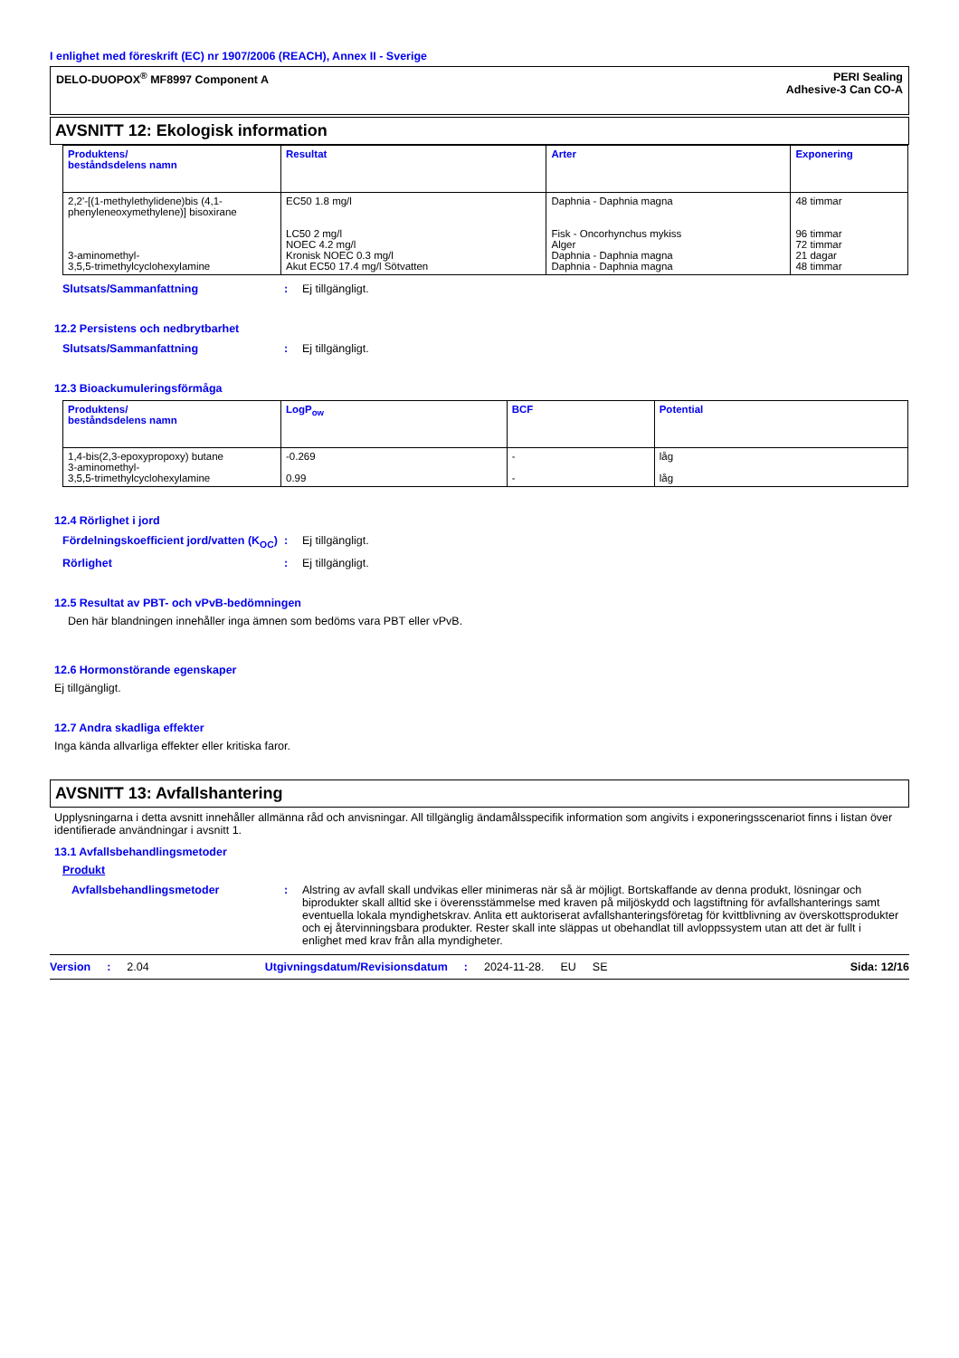I enlighet med föreskrift (EC) nr 1907/2006 (REACH), Annex II - Sverige
DELO-DUOPOX<sup>®</sup> MF8997 Component A
PERI Sealing
Adhesive-3 Can CO-A
AVSNITT 12: Ekologisk information
| Produktens/ beståndsdelens namn | Resultat | Arter | Exponering |
| --- | --- | --- | --- |
| 2,2'-[(1-methylethylidene)bis (4,1-phenyleneoxymethylene)] bisoxirane 3-aminomethyl- 3,5,5-trimethylcyclohexylamine | EC50 1.8 mg/l LC50 2 mg/l NOEC 4.2 mg/l Kronisk NOEC 0.3 mg/l Akut EC50 17.4 mg/l Sötvatten | Daphnia - Daphnia magna Fisk - Oncorhynchus mykiss Alger Daphnia - Daphnia magna Daphnia - Daphnia magna | 48 timmar 96 timmar 72 timmar 21 dagar 48 timmar |
Slutsats/Sammanfattning: Ej tillgängligt.
12.2 Persistens och nedbrytbarhet
Slutsats/Sammanfattning: Ej tillgängligt.
12.3 Bioackumuleringsförmåga
| Produktens/ beståndsdelens namn | LogP<sub>ow</sub> | BCF | Potential |
| --- | --- | --- | --- |
| 1,4-bis(2,3-epoxypropoxy) butane 3-aminomethyl- 3,5,5-trimethylcyclohexylamine | -0.269 0.99 | - - | låg låg |
12.4 Rörlighet i jord
Fördelningskoefficient jord/vatten (K<sub>OC</sub>): Ej tillgängligt.
Rörlighet: Ej tillgängligt.
12.5 Resultat av PBT- och vPvB-bedömningen
Den här blandningen innehåller inga ämnen som bedöms vara PBT eller vPvB.
12.6 Hormonstörande egenskaper
Ej tillgängligt.
12.7 Andra skadliga effekter
Inga kända allvarliga effekter eller kritiska faror.
AVSNITT 13: Avfallshantering
Upplysningarna i detta avsnitt innehåller allmänna råd och anvisningar. All tillgänglig ändamålsspecifik information som angivits i exponeringsscenariot finns i listan över identifierade användningar i avsnitt 1.
13.1 Avfallsbehandlingsmetoder
Produkt
Avfallsbehandlingsmetoder: Alstring av avfall skall undvikas eller minimeras när så är möjligt. Bortskaffande av denna produkt, lösningar och biprodukter skall alltid ske i överensstämmelse med kraven på miljöskydd och lagstiftning för avfallshanterings samt eventuella lokala myndighetskrav. Anlita ett auktoriserat avfallshanteringsföretag för kvittblivning av överskottsprodukter och ej återvinningsbara produkter. Rester skall inte släppas ut obehandlat till avloppssystem utan att det är fullt i enlighet med krav från alla myndigheter.
Version: 2.04 Utgivningsdatum/Revisionsdatum: 2024-11-28. EU SE Sida: 12/16